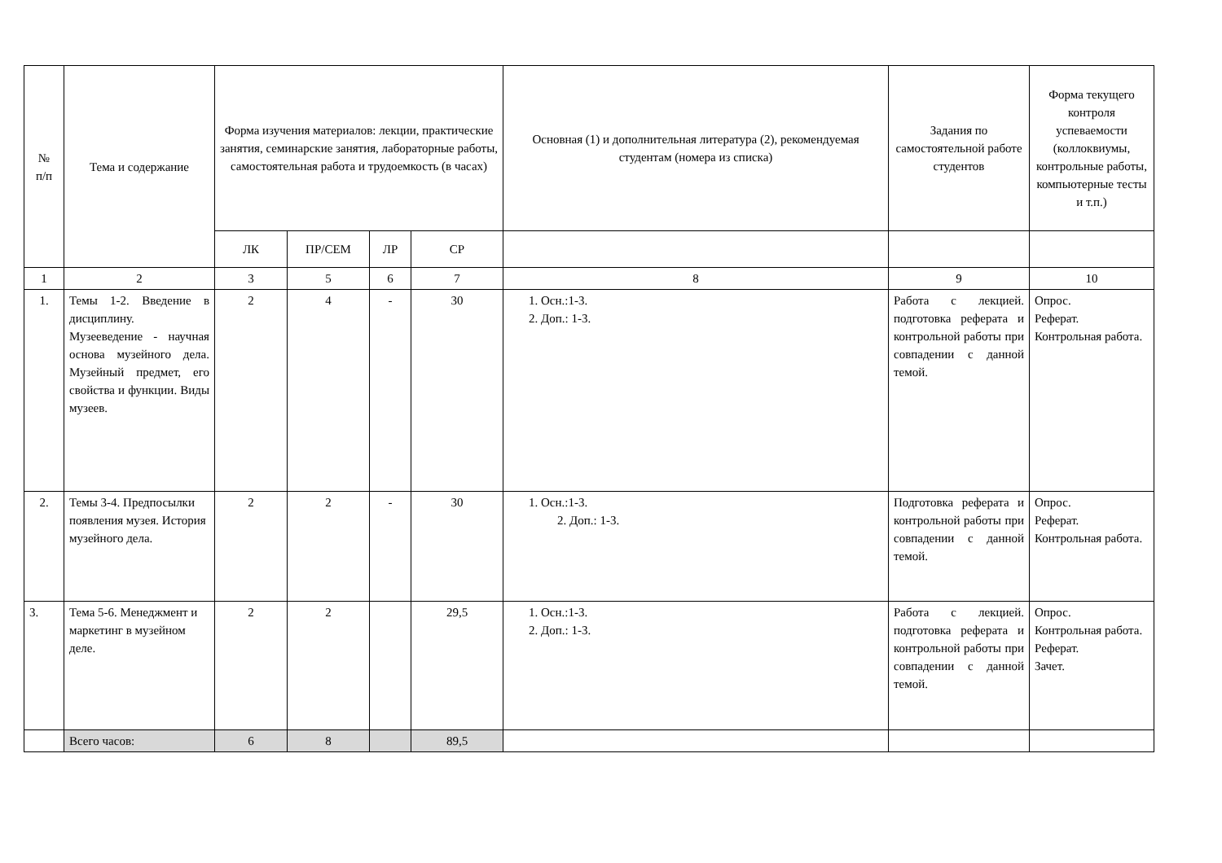| № п/п | Тема и содержание | Форма изучения материалов: лекции, практические занятия, семинарские занятия, лабораторные работы, самостоятельная работа и трудоемкость (в часах) | | | | Основная (1) и дополнительная литература (2), рекомендуемая студентам (номера из списка) | Задания по самостоятельной работе студентов | Форма текущего контроля успеваемости (коллоквиумы, контрольные работы, компьютерные тесты и т.п.) |
| --- | --- | --- | --- | --- | --- | --- | --- | --- |
| | | ЛК | ПР/СЕМ | ЛР | СР | | | |
| 1 | 2 | 3 | 5 | 6 | 7 | 8 | 9 | 10 |
| 1. | Темы 1-2. Введение в дисциплину. Музееведение - научная основа музейного дела. Музейный предмет, его свойства и функции. Виды музеев. | 2 | 4 | - | 30 | 1. Осн.:1-3. 2. Доп.: 1-3. | Работа с лекцией. подготовка реферата и контрольной работы при совпадении с данной темой. | Опрос. Реферат. Контрольная работа. |
| 2. | Темы 3-4. Предпосылки появления музея. История музейного дела. | 2 | 2 | - | 30 | 1. Осн.:1-3. 2. Доп.: 1-3. | Подготовка реферата и контрольной работы при совпадении с данной темой. | Опрос. Реферат. Контрольная работа. |
| 3. | Тема 5-6. Менеджмент и маркетинг в музейном деле. | 2 | 2 | | 29,5 | 1. Осн.:1-3. 2. Доп.: 1-3. | Работа с лекцией. подготовка реферата и контрольной работы при совпадении с данной темой. | Опрос. Контрольная работа. Реферат. Зачет. |
| | Всего часов: | 6 | 8 | | 89,5 | | | |